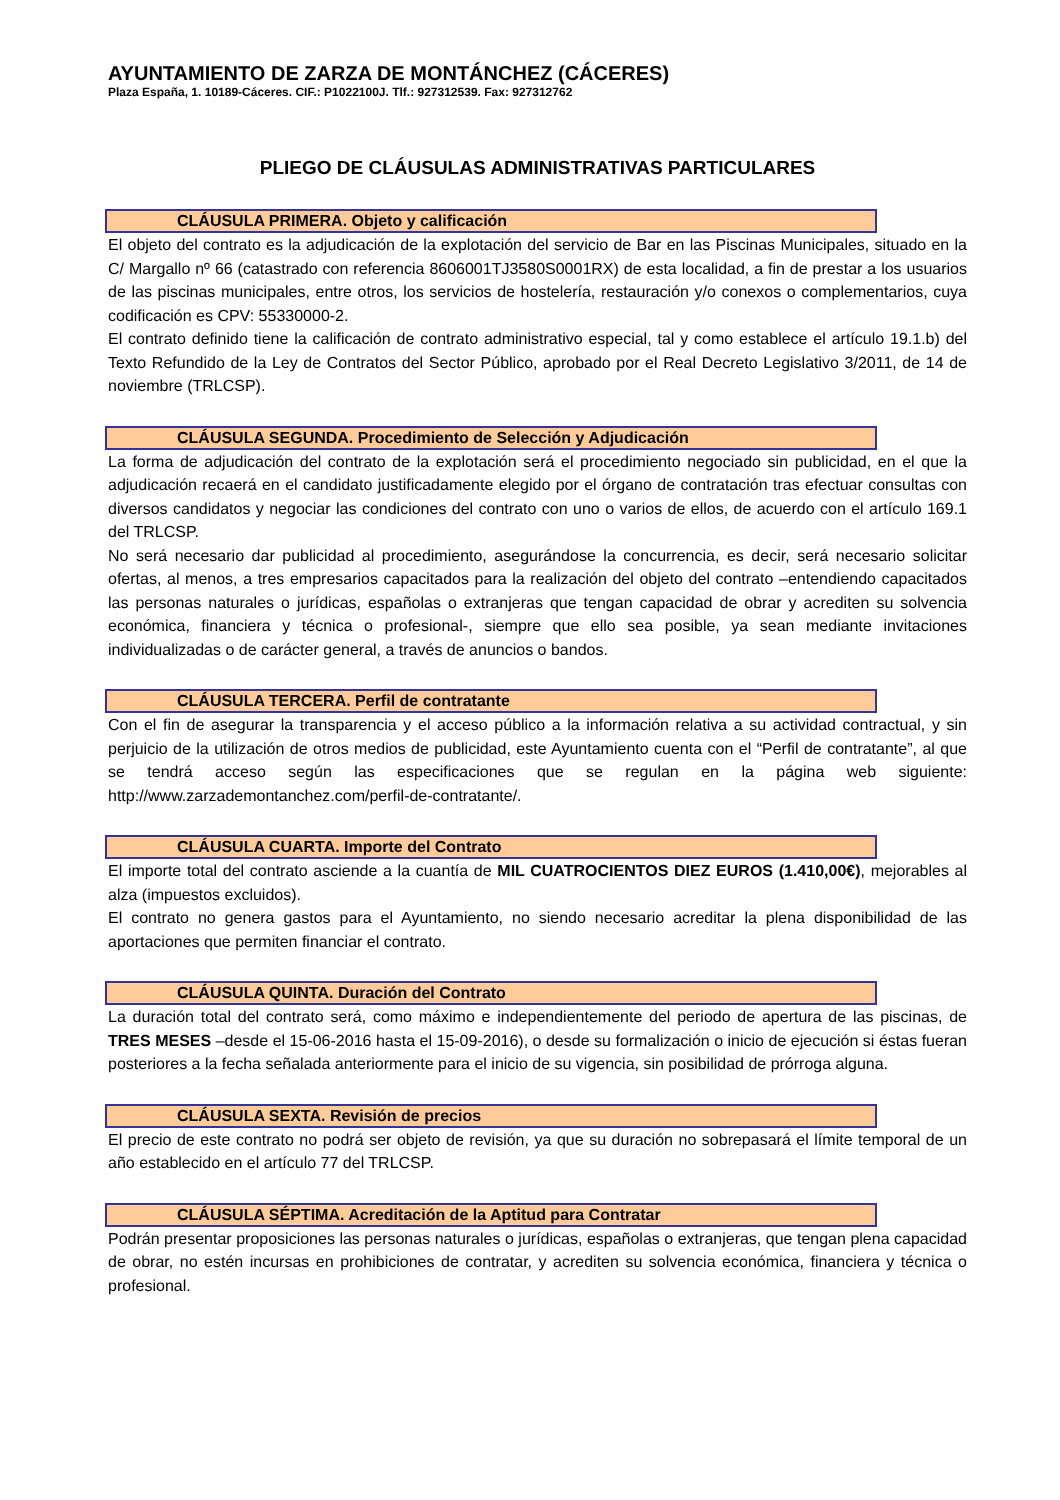AYUNTAMIENTO DE ZARZA DE MONTÁNCHEZ (CÁCERES)
Plaza España, 1. 10189-Cáceres. CIF.: P1022100J. Tlf.: 927312539. Fax: 927312762
PLIEGO DE CLÁUSULAS ADMINISTRATIVAS PARTICULARES
CLÁUSULA PRIMERA. Objeto y calificación
El objeto del contrato es la adjudicación de la explotación del servicio de Bar en las Piscinas Municipales, situado en la C/ Margallo nº 66 (catastrado con referencia 8606001TJ3580S0001RX) de esta localidad, a fin de prestar a los usuarios de las piscinas municipales, entre otros, los servicios de hostelería, restauración y/o conexos o complementarios, cuya codificación es CPV: 55330000-2.
El contrato definido tiene la calificación de contrato administrativo especial, tal y como establece el artículo 19.1.b) del Texto Refundido de la Ley de Contratos del Sector Público, aprobado por el Real Decreto Legislativo 3/2011, de 14 de noviembre (TRLCSP).
CLÁUSULA SEGUNDA. Procedimiento de Selección y Adjudicación
La forma de adjudicación del contrato de la explotación será el procedimiento negociado sin publicidad, en el que la adjudicación recaerá en el candidato justificadamente elegido por el órgano de contratación tras efectuar consultas con diversos candidatos y negociar las condiciones del contrato con uno o varios de ellos, de acuerdo con el artículo 169.1 del TRLCSP.
No será necesario dar publicidad al procedimiento, asegurándose la concurrencia, es decir, será necesario solicitar ofertas, al menos, a tres empresarios capacitados para la realización del objeto del contrato –entendiendo capacitados las personas naturales o jurídicas, españolas o extranjeras que tengan capacidad de obrar y acrediten su solvencia económica, financiera y técnica o profesional-, siempre que ello sea posible, ya sean mediante invitaciones individualizadas o de carácter general, a través de anuncios o bandos.
CLÁUSULA TERCERA. Perfil de contratante
Con el fin de asegurar la transparencia y el acceso público a la información relativa a su actividad contractual, y sin perjuicio de la utilización de otros medios de publicidad, este Ayuntamiento cuenta con el “Perfil de contratante”, al que se tendrá acceso según las especificaciones que se regulan en la página web siguiente: http://www.zarzademontanchez.com/perfil-de-contratante/.
CLÁUSULA CUARTA. Importe del Contrato
El importe total del contrato asciende a la cuantía de MIL CUATROCIENTOS DIEZ EUROS (1.410,00€), mejorables al alza (impuestos excluidos).
El contrato no genera gastos para el Ayuntamiento, no siendo necesario acreditar la plena disponibilidad de las aportaciones que permiten financiar el contrato.
CLÁUSULA QUINTA. Duración del Contrato
La duración total del contrato será, como máximo e independientemente del periodo de apertura de las piscinas, de TRES MESES –desde el 15-06-2016 hasta el 15-09-2016), o desde su formalización o inicio de ejecución si éstas fueran posteriores a la fecha señalada anteriormente para el inicio de su vigencia, sin posibilidad de prórroga alguna.
CLÁUSULA SEXTA. Revisión de precios
El precio de este contrato no podrá ser objeto de revisión, ya que su duración no sobrepasará el límite temporal de un año establecido en el artículo 77 del TRLCSP.
CLÁUSULA SÉPTIMA. Acreditación de la Aptitud para Contratar
Podrán presentar proposiciones las personas naturales o jurídicas, españolas o extranjeras, que tengan plena capacidad de obrar, no estén incursas en prohibiciones de contratar, y acrediten su solvencia económica, financiera y técnica o profesional.